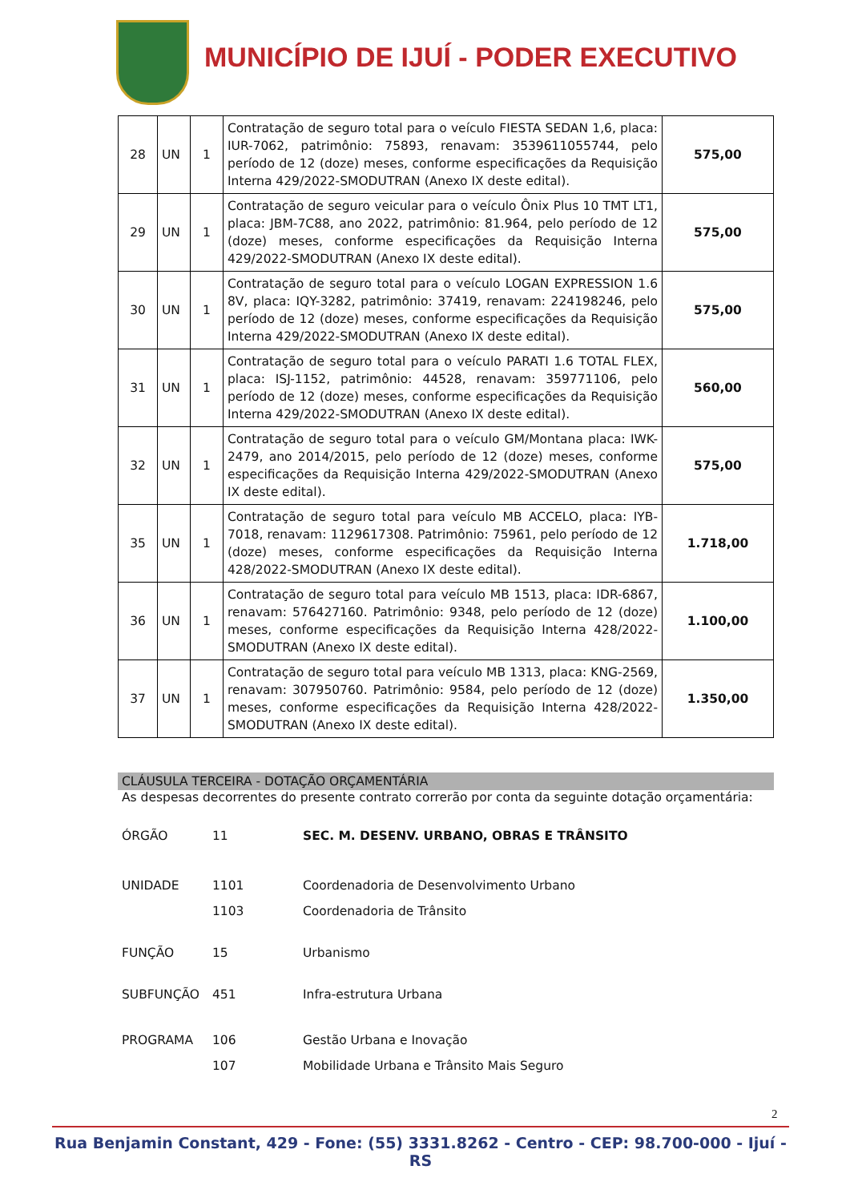MUNICÍPIO DE IJUÍ - PODER EXECUTIVO
| 28 | UN | 1 | Contratação de seguro total para o veículo FIESTA SEDAN 1,6, placa: IUR-7062, patrimônio: 75893, renavam: 3539611055744, pelo período de 12 (doze) meses, conforme especificações da Requisição Interna 429/2022-SMODUTRAN (Anexo IX deste edital). | 575,00 |
| 29 | UN | 1 | Contratação de seguro veicular para o veículo Ônix Plus 10 TMT LT1, placa: JBM-7C88, ano 2022, patrimônio: 81.964, pelo período de 12 (doze) meses, conforme especificações da Requisição Interna 429/2022-SMODUTRAN (Anexo IX deste edital). | 575,00 |
| 30 | UN | 1 | Contratação de seguro total para o veículo LOGAN EXPRESSION 1.6 8V, placa: IQY-3282, patrimônio: 37419, renavam: 224198246, pelo período de 12 (doze) meses, conforme especificações da Requisição Interna 429/2022-SMODUTRAN (Anexo IX deste edital). | 575,00 |
| 31 | UN | 1 | Contratação de seguro total para o veículo PARATI 1.6 TOTAL FLEX, placa: ISJ-1152, patrimônio: 44528, renavam: 359771106, pelo período de 12 (doze) meses, conforme especificações da Requisição Interna 429/2022-SMODUTRAN (Anexo IX deste edital). | 560,00 |
| 32 | UN | 1 | Contratação de seguro total para o veículo GM/Montana placa: IWK- 2479, ano 2014/2015, pelo período de 12 (doze) meses, conforme especificações da Requisição Interna 429/2022-SMODUTRAN (Anexo IX deste edital). | 575,00 |
| 35 | UN | 1 | Contratação de seguro total para veículo MB ACCELO, placa: IYB-7018, renavam: 1129617308. Patrimônio: 75961, pelo período de 12 (doze) meses, conforme especificações da Requisição Interna 428/2022-SMODUTRAN (Anexo IX deste edital). | 1.718,00 |
| 36 | UN | 1 | Contratação de seguro total para veículo MB 1513, placa: IDR-6867, renavam: 576427160. Patrimônio: 9348, pelo período de 12 (doze) meses, conforme especificações da Requisição Interna 428/2022-SMODUTRAN (Anexo IX deste edital). | 1.100,00 |
| 37 | UN | 1 | Contratação de seguro total para veículo MB 1313, placa: KNG-2569, renavam: 307950760. Patrimônio: 9584, pelo período de 12 (doze) meses, conforme especificações da Requisição Interna 428/2022-SMODUTRAN (Anexo IX deste edital). | 1.350,00 |
CLÁUSULA TERCEIRA - DOTAÇÃO ORÇAMENTÁRIA
As despesas decorrentes do presente contrato correrão por conta da seguinte dotação orçamentária:
| ÓRGÃO | 11 | SEC. M. DESENV. URBANO, OBRAS E TRÂNSITO |
| UNIDADE | 1101 | Coordenadoria de Desenvolvimento Urbano |
| | 1103 | Coordenadoria de Trânsito |
| FUNÇÃO | 15 | Urbanismo |
| SUBFUNÇÃO | 451 | Infra-estrutura Urbana |
| PROGRAMA | 106 | Gestão Urbana e Inovação |
| | 107 | Mobilidade Urbana e Trânsito Mais Seguro |
2
Rua Benjamin Constant, 429 - Fone: (55) 3331.8262 - Centro - CEP: 98.700-000 - Ijuí - RS